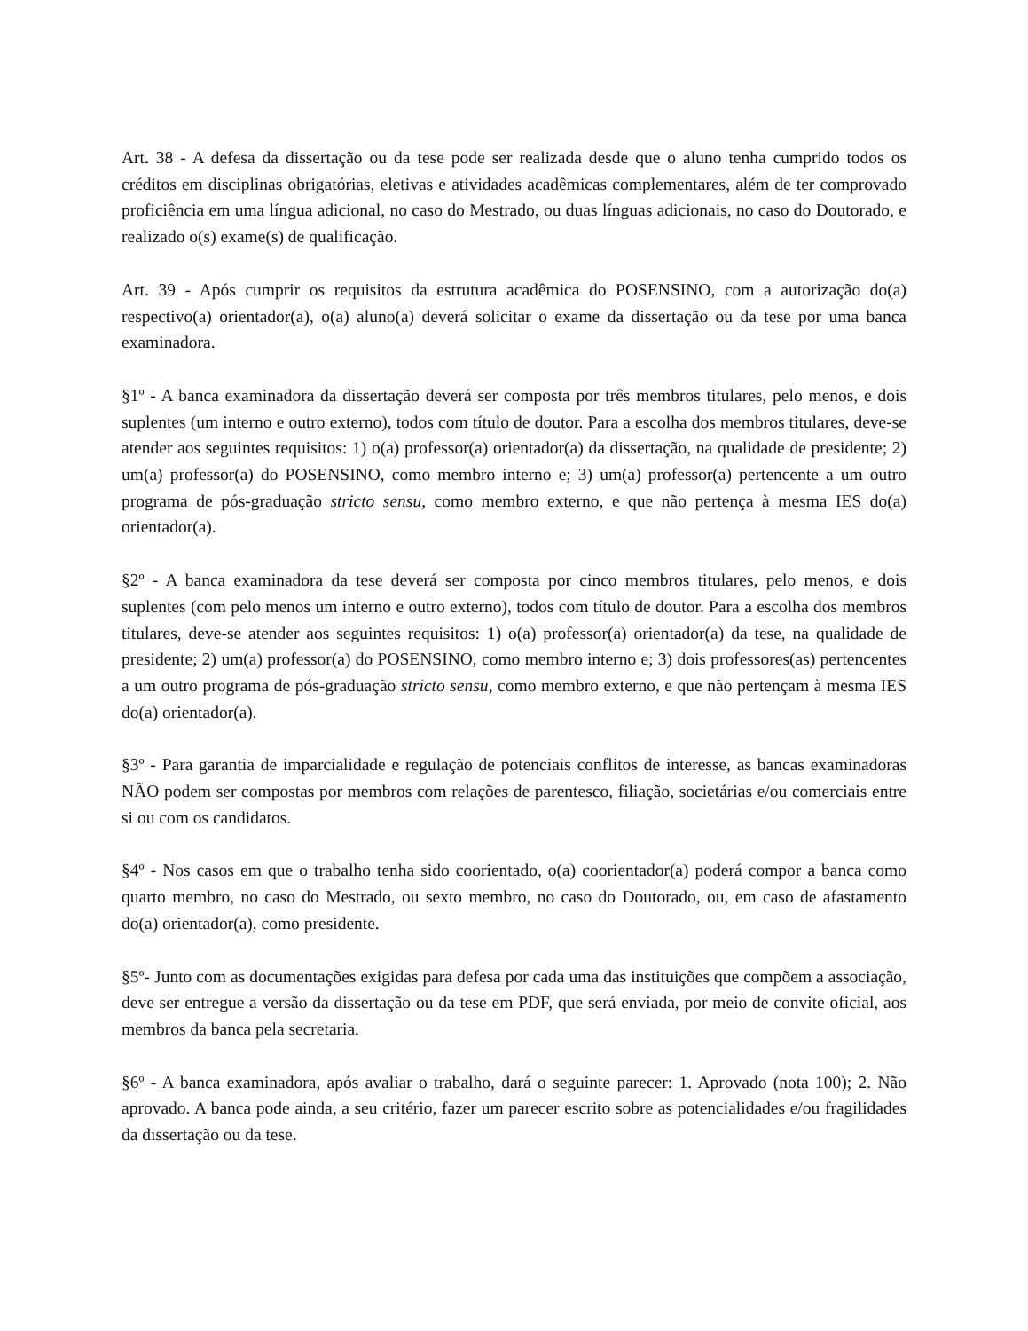Art. 38 - A defesa da dissertação ou da tese pode ser realizada desde que o aluno tenha cumprido todos os créditos em disciplinas obrigatórias, eletivas e atividades acadêmicas complementares, além de ter comprovado proficiência em uma língua adicional, no caso do Mestrado, ou duas línguas adicionais, no caso do Doutorado, e realizado o(s) exame(s) de qualificação.
Art. 39 - Após cumprir os requisitos da estrutura acadêmica do POSENSINO, com a autorização do(a) respectivo(a) orientador(a), o(a) aluno(a) deverá solicitar o exame da dissertação ou da tese por uma banca examinadora.
§1º - A banca examinadora da dissertação deverá ser composta por três membros titulares, pelo menos, e dois suplentes (um interno e outro externo), todos com título de doutor. Para a escolha dos membros titulares, deve-se atender aos seguintes requisitos: 1) o(a) professor(a) orientador(a) da dissertação, na qualidade de presidente; 2) um(a) professor(a) do POSENSINO, como membro interno e; 3) um(a) professor(a) pertencente a um outro programa de pós-graduação stricto sensu, como membro externo, e que não pertença à mesma IES do(a) orientador(a).
§2º - A banca examinadora da tese deverá ser composta por cinco membros titulares, pelo menos, e dois suplentes (com pelo menos um interno e outro externo), todos com título de doutor. Para a escolha dos membros titulares, deve-se atender aos seguintes requisitos: 1) o(a) professor(a) orientador(a) da tese, na qualidade de presidente; 2) um(a) professor(a) do POSENSINO, como membro interno e; 3) dois professores(as) pertencentes a um outro programa de pós-graduação stricto sensu, como membro externo, e que não pertençam à mesma IES do(a) orientador(a).
§3º - Para garantia de imparcialidade e regulação de potenciais conflitos de interesse, as bancas examinadoras NÃO podem ser compostas por membros com relações de parentesco, filiação, societárias e/ou comerciais entre si ou com os candidatos.
§4º - Nos casos em que o trabalho tenha sido coorientado, o(a) coorientador(a) poderá compor a banca como quarto membro, no caso do Mestrado, ou sexto membro, no caso do Doutorado, ou, em caso de afastamento do(a) orientador(a), como presidente.
§5º- Junto com as documentações exigidas para defesa por cada uma das instituições que compõem a associação, deve ser entregue a versão da dissertação ou da tese em PDF, que será enviada, por meio de convite oficial, aos membros da banca pela secretaria.
§6º - A banca examinadora, após avaliar o trabalho, dará o seguinte parecer: 1. Aprovado (nota 100); 2. Não aprovado. A banca pode ainda, a seu critério, fazer um parecer escrito sobre as potencialidades e/ou fragilidades da dissertação ou da tese.